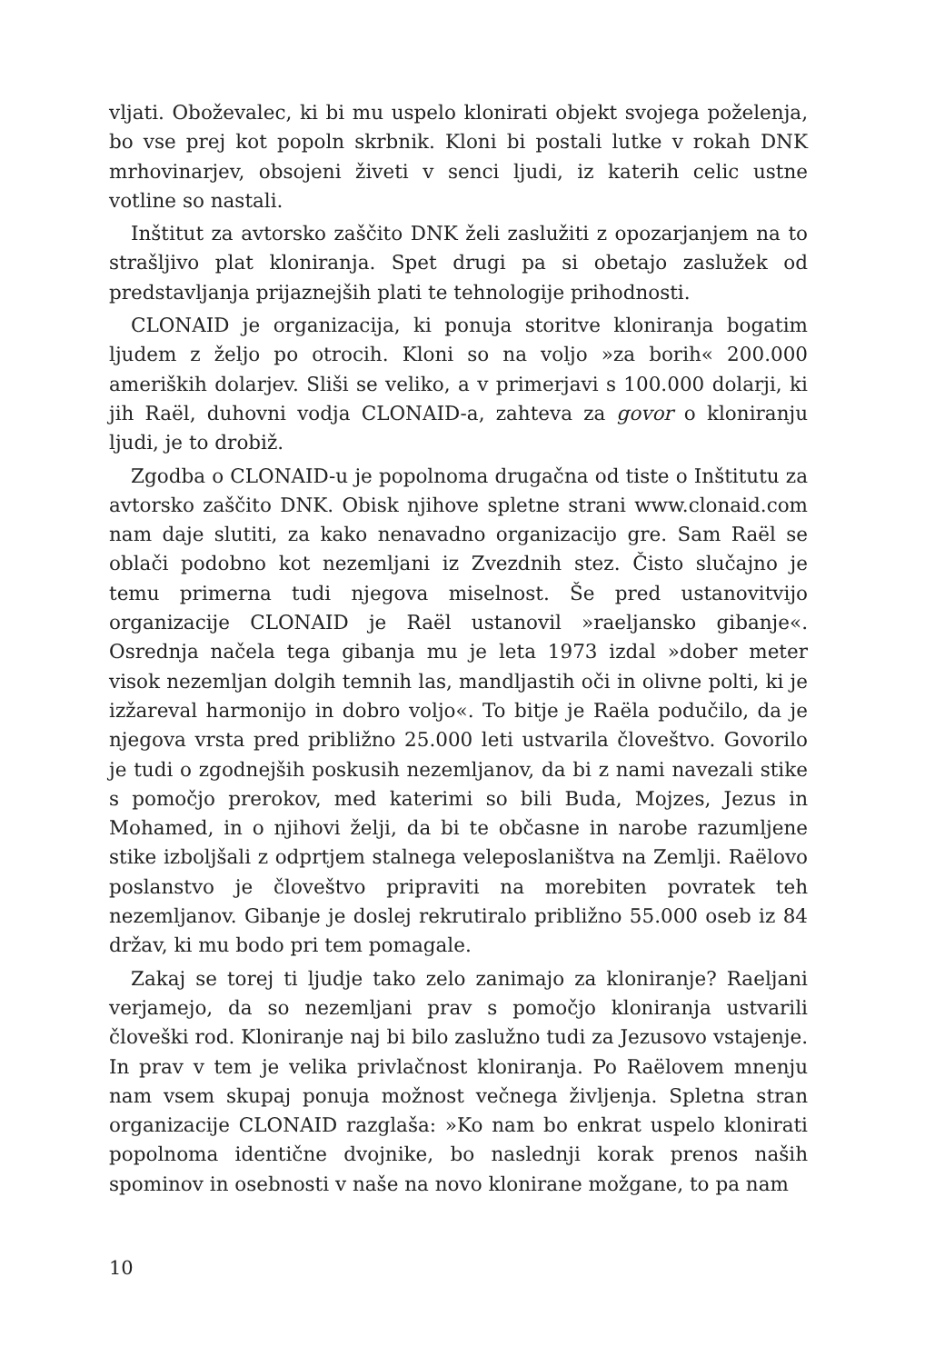vljati. Oboževalec, ki bi mu uspelo klonirati objekt svojega poželenja, bo vse prej kot popoln skrbnik. Kloni bi postali lutke v rokah DNK mrhovinarjev, obsojeni živeti v senci ljudi, iz katerih celic ustne votline so nastali.
Inštitut za avtorsko zaščito DNK želi zaslužiti z opozarjanjem na to strašljivo plat kloniranja. Spet drugi pa si obetajo zaslužek od predstavljanja prijaznejših plati te tehnologije prihodnosti.
CLONAID je organizacija, ki ponuja storitve kloniranja bogatim ljudem z željo po otrocih. Kloni so na voljo »za borih« 200.000 ameriških dolarjev. Sliši se veliko, a v primerjavi s 100.000 dolarji, ki jih Raël, duhovni vodja CLONAID-a, zahteva za govor o kloniranju ljudi, je to drobiž.
Zgodba o CLONAID-u je popolnoma drugačna od tiste o Inštitutu za avtorsko zaščito DNK. Obisk njihove spletne strani www.clonaid.com nam daje slutiti, za kako nenavadno organizacijo gre. Sam Raël se oblači podobno kot nezemljani iz Zvezdnih stez. Čisto slučajno je temu primerna tudi njegova miselnost. Še pred ustanovitvijo organizacije CLONAID je Raël ustanovil »raeljansko gibanje«. Osrednja načela tega gibanja mu je leta 1973 izdal »dober meter visok nezemljan dolgih temnih las, mandljastih oči in olivne polti, ki je izžareval harmonijo in dobro voljo«. To bitje je Raëla podučilo, da je njegova vrsta pred približno 25.000 leti ustvarila človeštvo. Govorilo je tudi o zgodnejših poskusih nezemljanov, da bi z nami navezali stike s pomočjo prerokov, med katerimi so bili Buda, Mojzes, Jezus in Mohamed, in o njihovi želji, da bi te občasne in narobe razumljene stike izboljšali z odprtjem stalnega veleposlaništva na Zemlji. Raëlovo poslanstvo je človeštvo pripraviti na morebiten povratek teh nezemljanov. Gibanje je doslej rekrutiralo približno 55.000 oseb iz 84 držav, ki mu bodo pri tem pomagale.
Zakaj se torej ti ljudje tako zelo zanimajo za kloniranje? Raeljani verjamejo, da so nezemljani prav s pomočjo kloniranja ustvarili človeški rod. Kloniranje naj bi bilo zaslužno tudi za Jezusovo vstajenje. In prav v tem je velika privlačnost kloniranja. Po Raëlovem mnenju nam vsem skupaj ponuja možnost večnega življenja. Spletna stran organizacije CLONAID razglaša: »Ko nam bo enkrat uspelo klonirati popolnoma identične dvojnike, bo naslednji korak prenos naših spominov in osebnosti v naše na novo klonirane možgane, to pa nam
10